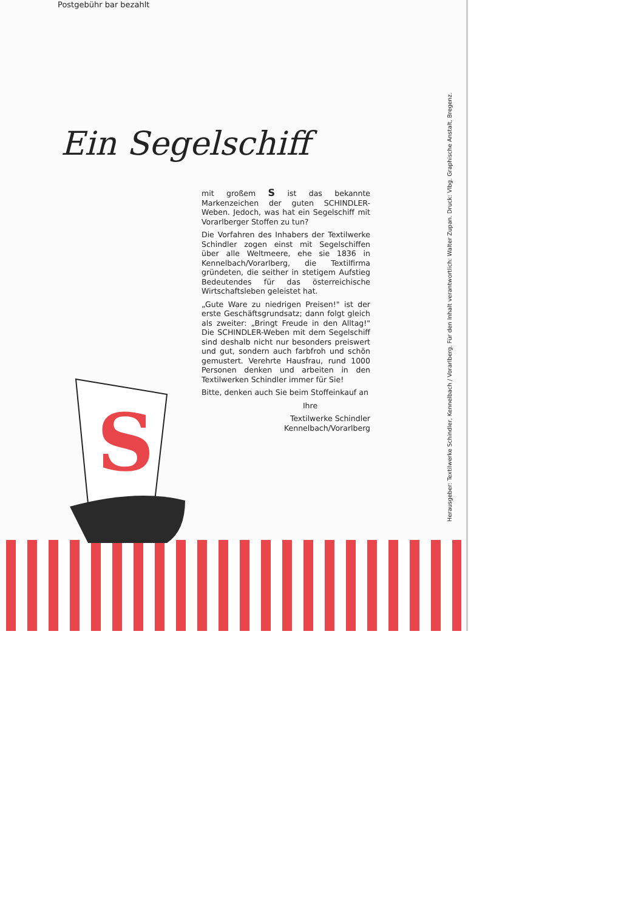Postgebühr bar bezahlt
Ein Segelschiff
mit großem S ist das bekannte Markenzeichen der guten SCHINDLER-Weben. Jedoch, was hat ein Segelschiff mit Vorarlberger Stoffen zu tun?
Die Vorfahren des Inhabers der Textilwerke Schindler zogen einst mit Segelschiffen über alle Weltmeere, ehe sie 1836 in Kennelbach/Vorarlberg, die Textilfirma gründeten, die seither in stetigem Aufstieg Bedeutendes für das österreichische Wirtschaftsleben geleistet hat.
„Gute Ware zu niedrigen Preisen!" ist der erste Geschäftsgrundsatz; dann folgt gleich als zweiter: „Bringt Freude in den Alltag!" Die SCHINDLER-Weben mit dem Segelschiff sind deshalb nicht nur besonders preiswert und gut, sondern auch farbfroh und schön gemustert. Verehrte Hausfrau, rund 1000 Personen denken und arbeiten in den Textilwerken Schindler immer für Sie!
Bitte, denken auch Sie beim Stoffeinkauf an
Ihre
Textilwerke Schindler
Kennelbach/Vorarlberg
S
Herausgeber: Textilwerke Schindler, Kennelbach / Vorarlberg. Für den Inhalt verantwortlich: Walter Zupan. Druck: Vlbg. Graphische Anstalt, Bregenz.